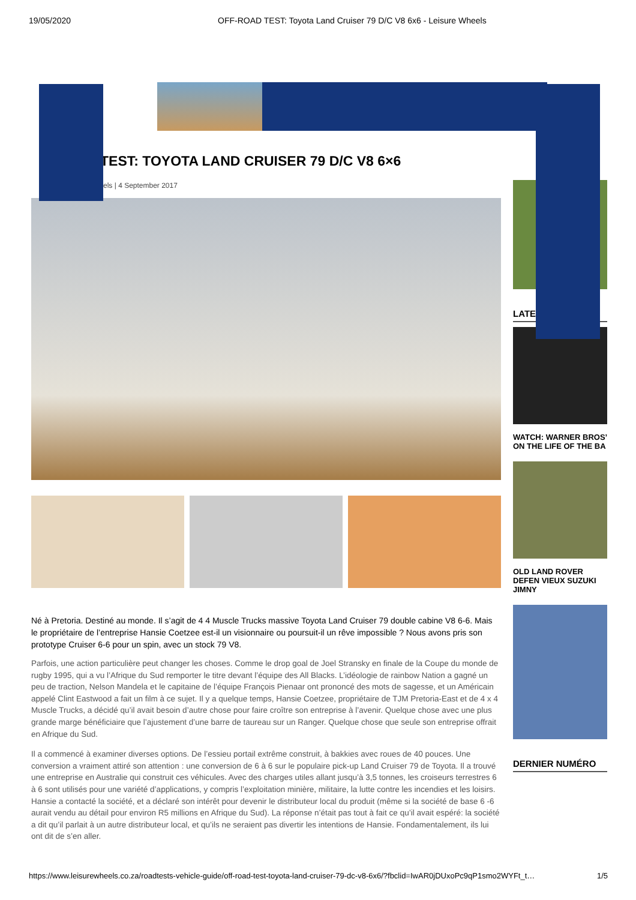19/05/2020 OFF-ROAD TEST: Toyota Land Cruiser 79 D/C V8 6x6 - Leisure Wheels
TEST: TOYOTA LAND CRUISER 79 D/C V8 6×6
els | 4 September 2017
Né à Pretoria. Destiné au monde. Il s’agit de 4 4 Muscle Trucks massive Toyota Land Cruiser 79 double cabine V8 6-6. Mais le propriétaire de l’entreprise Hansie Coetzee est-il un visionnaire ou poursuit-il un rêve impossible ? Nous avons pris son prototype Cruiser 6-6 pour un spin, avec un stock 79 V8.
Parfois, une action particulière peut changer les choses. Comme le drop goal de Joel Stransky en finale de la Coupe du monde de rugby 1995, qui a vu l’Afrique du Sud remporter le titre devant l’équipe des All Blacks. L’idéologie de rainbow Nation a gagné un peu de traction, Nelson Mandela et le capitaine de l’équipe François Pienaar ont prononcé des mots de sagesse, et un Américain appelé Clint Eastwood a fait un film à ce sujet. Il y a quelque temps, Hansie Coetzee, propriétaire de TJM Pretoria-East et de 4 x 4 Muscle Trucks, a décidé qu’il avait besoin d’autre chose pour faire croître son entreprise à l’avenir. Quelque chose avec une plus grande marge bénéficiaire que l’ajustement d’une barre de taureau sur un Ranger. Quelque chose que seule son entreprise offrait en Afrique du Sud.
Il a commencé à examiner diverses options. De l’essieu portail extrême construit, à bakkies avec roues de 40 pouces. Une conversion a vraiment attiré son attention : une conversion de 6 à 6 sur le populaire pick-up Land Cruiser 79 de Toyota. Il a trouvé une entreprise en Australie qui construit ces véhicules. Avec des charges utiles allant jusqu’à 3,5 tonnes, les croiseurs terrestres 6 à 6 sont utilisés pour une variété d’applications, y compris l’exploitation minière, militaire, la lutte contre les incendies et les loisirs. Hansie a contacté la société, et a déclaré son intérêt pour devenir le distributeur local du produit (même si la société de base 6 -6 aurait vendu au détail pour environ R5 millions en Afrique du Sud). La réponse n’était pas tout à fait ce qu’il avait espéré: la société a dit qu’il parlait à un autre distributeur local, et qu’ils ne seraient pas divertir les intentions de Hansie. Fondamentalement, ils lui ont dit de s’en aller.
LATE
WATCH: WARNER BROS’ ON THE LIFE OF THE BA
OLD LAND ROVER DEFEN VIEUX SUZUKI JIMNY
DERNIER NUMÉRO
https://www.leisurewheels.co.za/roadtests-vehicle-guide/off-road-test-toyota-land-cruiser-79-dc-v8-6x6/?fbclid=IwAR0jDUxoPc9qP1smo2WYFt_t… 1/5